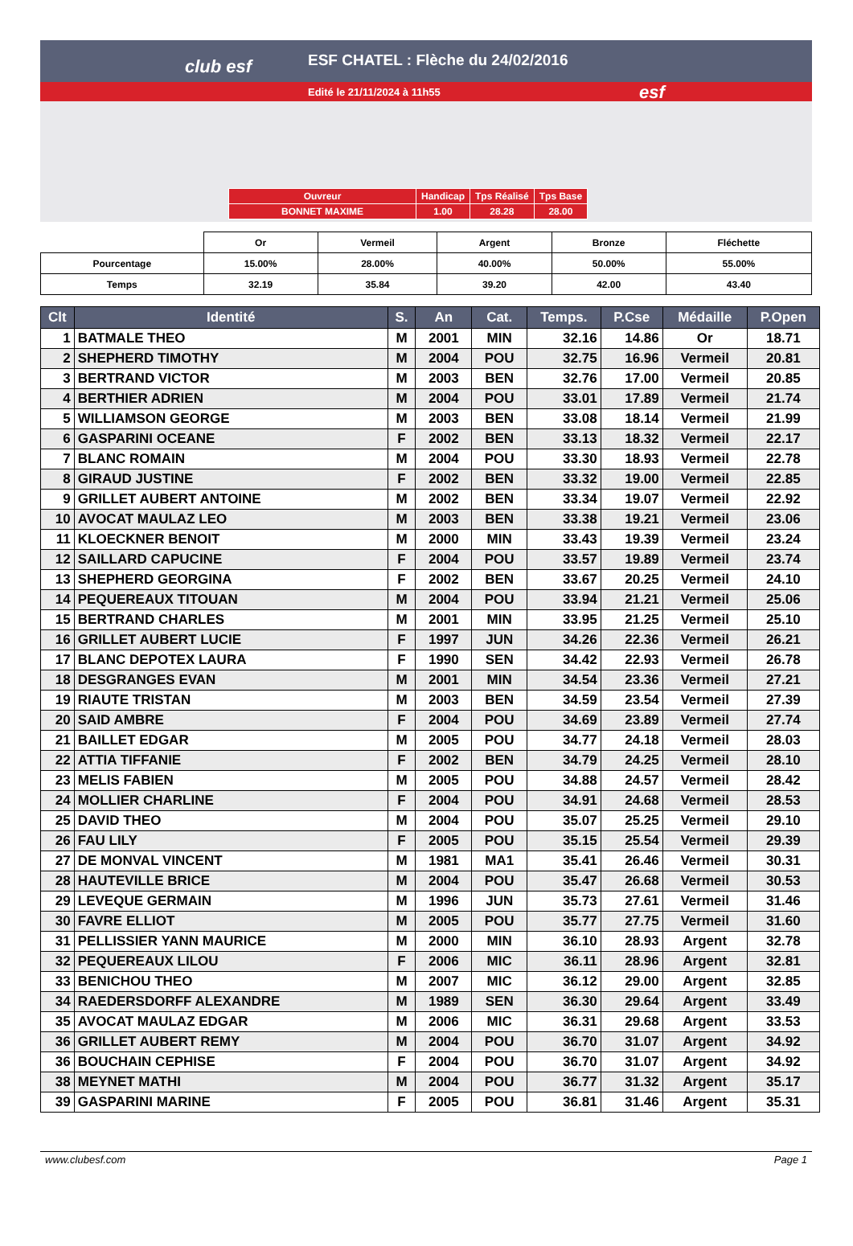club esf
ESF CHATEL : Flèche du 24/02/2016
Edité le 21/11/2024 à 11h55 esf
| Ouvreur | Handicap | Tps Réalisé | Tps Base |
| BONNET MAXIME | 1.00 | 28.28 | 28.00 |
| | Or | Vermeil | Argent | Bronze | Fléchette |
| Pourcentage | 15.00% | 28.00% | 40.00% | 50.00% | 55.00% |
| Temps | 32.19 | 35.84 | 39.20 | 42.00 | 43.40 |
| Clt | Identité | S. | An | Cat. | Temps. | P.Cse | Médaille | P.Open |
| --- | --- | --- | --- | --- | --- | --- | --- | --- |
| 1 | BATMALE THEO | M | 2001 | MIN | 32.16 | 14.86 | Or | 18.71 |
| 2 | SHEPHERD TIMOTHY | M | 2004 | POU | 32.75 | 16.96 | Vermeil | 20.81 |
| 3 | BERTRAND VICTOR | M | 2003 | BEN | 32.76 | 17.00 | Vermeil | 20.85 |
| 4 | BERTHIER ADRIEN | M | 2004 | POU | 33.01 | 17.89 | Vermeil | 21.74 |
| 5 | WILLIAMSON GEORGE | M | 2003 | BEN | 33.08 | 18.14 | Vermeil | 21.99 |
| 6 | GASPARINI OCEANE | F | 2002 | BEN | 33.13 | 18.32 | Vermeil | 22.17 |
| 7 | BLANC ROMAIN | M | 2004 | POU | 33.30 | 18.93 | Vermeil | 22.78 |
| 8 | GIRAUD JUSTINE | F | 2002 | BEN | 33.32 | 19.00 | Vermeil | 22.85 |
| 9 | GRILLET AUBERT ANTOINE | M | 2002 | BEN | 33.34 | 19.07 | Vermeil | 22.92 |
| 10 | AVOCAT MAULAZ LEO | M | 2003 | BEN | 33.38 | 19.21 | Vermeil | 23.06 |
| 11 | KLOECKNER BENOIT | M | 2000 | MIN | 33.43 | 19.39 | Vermeil | 23.24 |
| 12 | SAILLARD CAPUCINE | F | 2004 | POU | 33.57 | 19.89 | Vermeil | 23.74 |
| 13 | SHEPHERD GEORGINA | F | 2002 | BEN | 33.67 | 20.25 | Vermeil | 24.10 |
| 14 | PEQUEREAUX TITOUAN | M | 2004 | POU | 33.94 | 21.21 | Vermeil | 25.06 |
| 15 | BERTRAND CHARLES | M | 2001 | MIN | 33.95 | 21.25 | Vermeil | 25.10 |
| 16 | GRILLET AUBERT LUCIE | F | 1997 | JUN | 34.26 | 22.36 | Vermeil | 26.21 |
| 17 | BLANC DEPOTEX LAURA | F | 1990 | SEN | 34.42 | 22.93 | Vermeil | 26.78 |
| 18 | DESGRANGES EVAN | M | 2001 | MIN | 34.54 | 23.36 | Vermeil | 27.21 |
| 19 | RIAUTE TRISTAN | M | 2003 | BEN | 34.59 | 23.54 | Vermeil | 27.39 |
| 20 | SAID AMBRE | F | 2004 | POU | 34.69 | 23.89 | Vermeil | 27.74 |
| 21 | BAILLET EDGAR | M | 2005 | POU | 34.77 | 24.18 | Vermeil | 28.03 |
| 22 | ATTIA TIFFANIE | F | 2002 | BEN | 34.79 | 24.25 | Vermeil | 28.10 |
| 23 | MELIS FABIEN | M | 2005 | POU | 34.88 | 24.57 | Vermeil | 28.42 |
| 24 | MOLLIER CHARLINE | F | 2004 | POU | 34.91 | 24.68 | Vermeil | 28.53 |
| 25 | DAVID THEO | M | 2004 | POU | 35.07 | 25.25 | Vermeil | 29.10 |
| 26 | FAU LILY | F | 2005 | POU | 35.15 | 25.54 | Vermeil | 29.39 |
| 27 | DE MONVAL VINCENT | M | 1981 | MA1 | 35.41 | 26.46 | Vermeil | 30.31 |
| 28 | HAUTEVILLE BRICE | M | 2004 | POU | 35.47 | 26.68 | Vermeil | 30.53 |
| 29 | LEVEQUE GERMAIN | M | 1996 | JUN | 35.73 | 27.61 | Vermeil | 31.46 |
| 30 | FAVRE ELLIOT | M | 2005 | POU | 35.77 | 27.75 | Vermeil | 31.60 |
| 31 | PELLISSIER YANN MAURICE | M | 2000 | MIN | 36.10 | 28.93 | Argent | 32.78 |
| 32 | PEQUEREAUX LILOU | F | 2006 | MIC | 36.11 | 28.96 | Argent | 32.81 |
| 33 | BENICHOU THEO | M | 2007 | MIC | 36.12 | 29.00 | Argent | 32.85 |
| 34 | RAEDERSDORFF ALEXANDRE | M | 1989 | SEN | 36.30 | 29.64 | Argent | 33.49 |
| 35 | AVOCAT MAULAZ EDGAR | M | 2006 | MIC | 36.31 | 29.68 | Argent | 33.53 |
| 36 | GRILLET AUBERT REMY | M | 2004 | POU | 36.70 | 31.07 | Argent | 34.92 |
| 36 | BOUCHAIN CEPHISE | F | 2004 | POU | 36.70 | 31.07 | Argent | 34.92 |
| 38 | MEYNET MATHI | M | 2004 | POU | 36.77 | 31.32 | Argent | 35.17 |
| 39 | GASPARINI MARINE | F | 2005 | POU | 36.81 | 31.46 | Argent | 35.31 |
www.clubesf.com Page 1